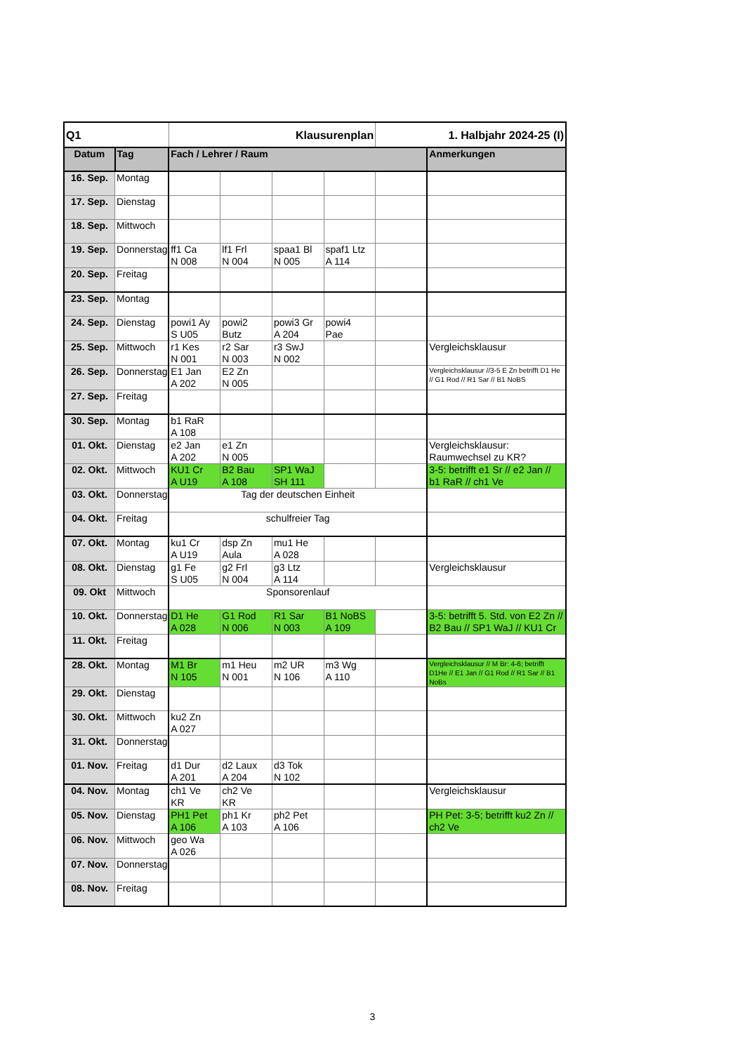| Q1 | | Klausurenplan | | | | 1. Halbjahr 2024-25 (I) | |
| Datum | Tag | Fach / Lehrer / Raum | | | | | Anmerkungen |
| 16. Sep. | Montag | | | | | | |
| 17. Sep. | Dienstag | | | | | | |
| 18. Sep. | Mittwoch | | | | | | |
| 19. Sep. | Donnerstag | ff1 Ca N 008 | lf1 Frl N 004 | spaa1 Bl N 005 | spaf1 Ltz A 114 | | |
| 20. Sep. | Freitag | | | | | | |
| 23. Sep. | Montag | | | | | | |
| 24. Sep. | Dienstag | powi1 Ay S U05 | powi2 Butz | powi3 Gr A 204 | powi4 Pae | | |
| 25. Sep. | Mittwoch | r1 Kes N 001 | r2 Sar N 003 | r3 SwJ N 002 | | | Vergleichsklausur |
| 26. Sep. | Donnerstag | E1 Jan A 202 | E2 Zn N 005 | | | | Vergleichsklausur //3-5 E Zn betrifft D1 He // G1 Rod // R1 Sar // B1 NoBS |
| 27. Sep. | Freitag | | | | | | |
| 30. Sep. | Montag | b1 RaR A 108 | | | | | |
| 01. Okt. | Dienstag | e2 Jan A 202 | e1 Zn N 005 | | | | Vergleichsklausur: Raumwechsel zu KR? |
| 02. Okt. | Mittwoch | KU1 Cr A U19 | B2 Bau A 108 | SP1 WaJ SH 111 | | | 3-5: betrifft e1 Sr // e2 Jan // b1 RaR // ch1 Ve |
| 03. Okt. | Donnerstag | Tag der deutschen Einheit | | | | | |
| 04. Okt. | Freitag | schulfreier Tag | | | | | |
| 07. Okt. | Montag | ku1 Cr A U19 | dsp Zn Aula | mu1 He A 028 | | | |
| 08. Okt. | Dienstag | g1 Fe S U05 | g2 Frl N 004 | g3 Ltz A 114 | | | Vergleichsklausur |
| 09. Okt | Mittwoch | Sponsorenlauf | | | | | |
| 10. Okt. | Donnerstag | D1 He A 028 | G1 Rod N 006 | R1 Sar N 003 | B1 NoBS A 109 | | 3-5: betrifft 5. Std. von E2 Zn // B2 Bau // SP1 WaJ // KU1 Cr |
| 11. Okt. | Freitag | | | | | | |
| 28. Okt. | Montag | M1 Br N 105 | m1 Heu N 001 | m2 UR N 106 | m3 Wg A 110 | | Vergleichsklausur // M Br: 4-6; betrifft D1He // E1 Jan // G1 Rod // R1 Sar // B1 NoBs |
| 29. Okt. | Dienstag | | | | | | |
| 30. Okt. | Mittwoch | ku2 Zn A 027 | | | | | |
| 31. Okt. | Donnerstag | | | | | | |
| 01. Nov. | Freitag | d1 Dur A 201 | d2 Laux A 204 | d3 Tok N 102 | | | |
| 04. Nov. | Montag | ch1 Ve KR | ch2 Ve KR | | | | Vergleichsklausur |
| 05. Nov. | Dienstag | PH1 Pet A 106 | ph1 Kr A 103 | ph2 Pet A 106 | | | PH Pet: 3-5; betrifft ku2 Zn // ch2 Ve |
| 06. Nov. | Mittwoch | geo Wa A 026 | | | | | |
| 07. Nov. | Donnerstag | | | | | | |
| 08. Nov. | Freitag | | | | | | |
3